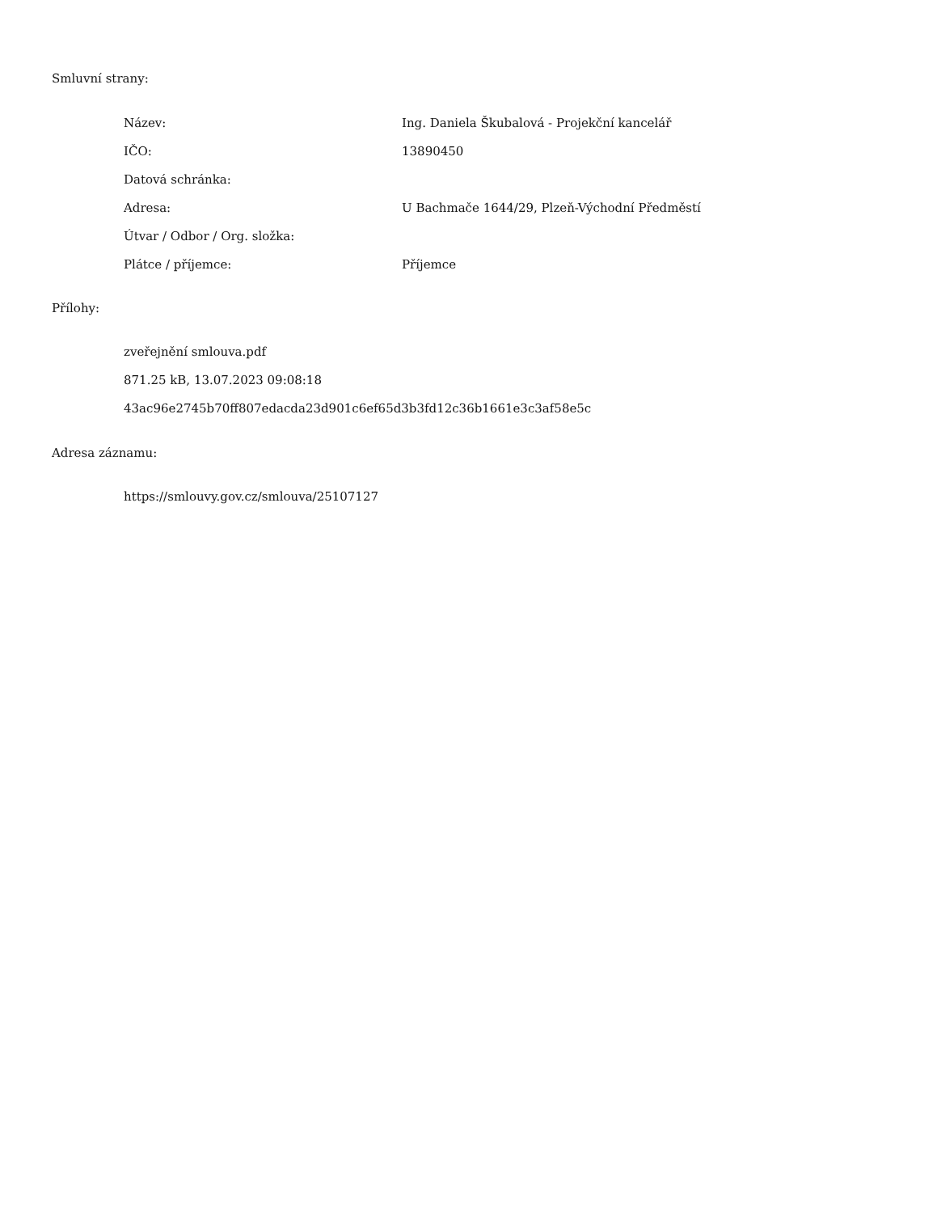Smluvní strany:
| Název: | Ing. Daniela Škubalová - Projekční kancelář |
| IČO: | 13890450 |
| Datová schránka: | |
| Adresa: | U Bachmače 1644/29, Plzeň-Východní Předměstí |
| Útvar / Odbor / Org. složka: | |
| Plátce / příjemce: | Příjemce |
Přílohy:
zveřejnění smlouva.pdf
871.25 kB, 13.07.2023 09:08:18
43ac96e2745b70ff807edacda23d901c6ef65d3b3fd12c36b1661e3c3af58e5c
Adresa záznamu:
https://smlouvy.gov.cz/smlouva/25107127